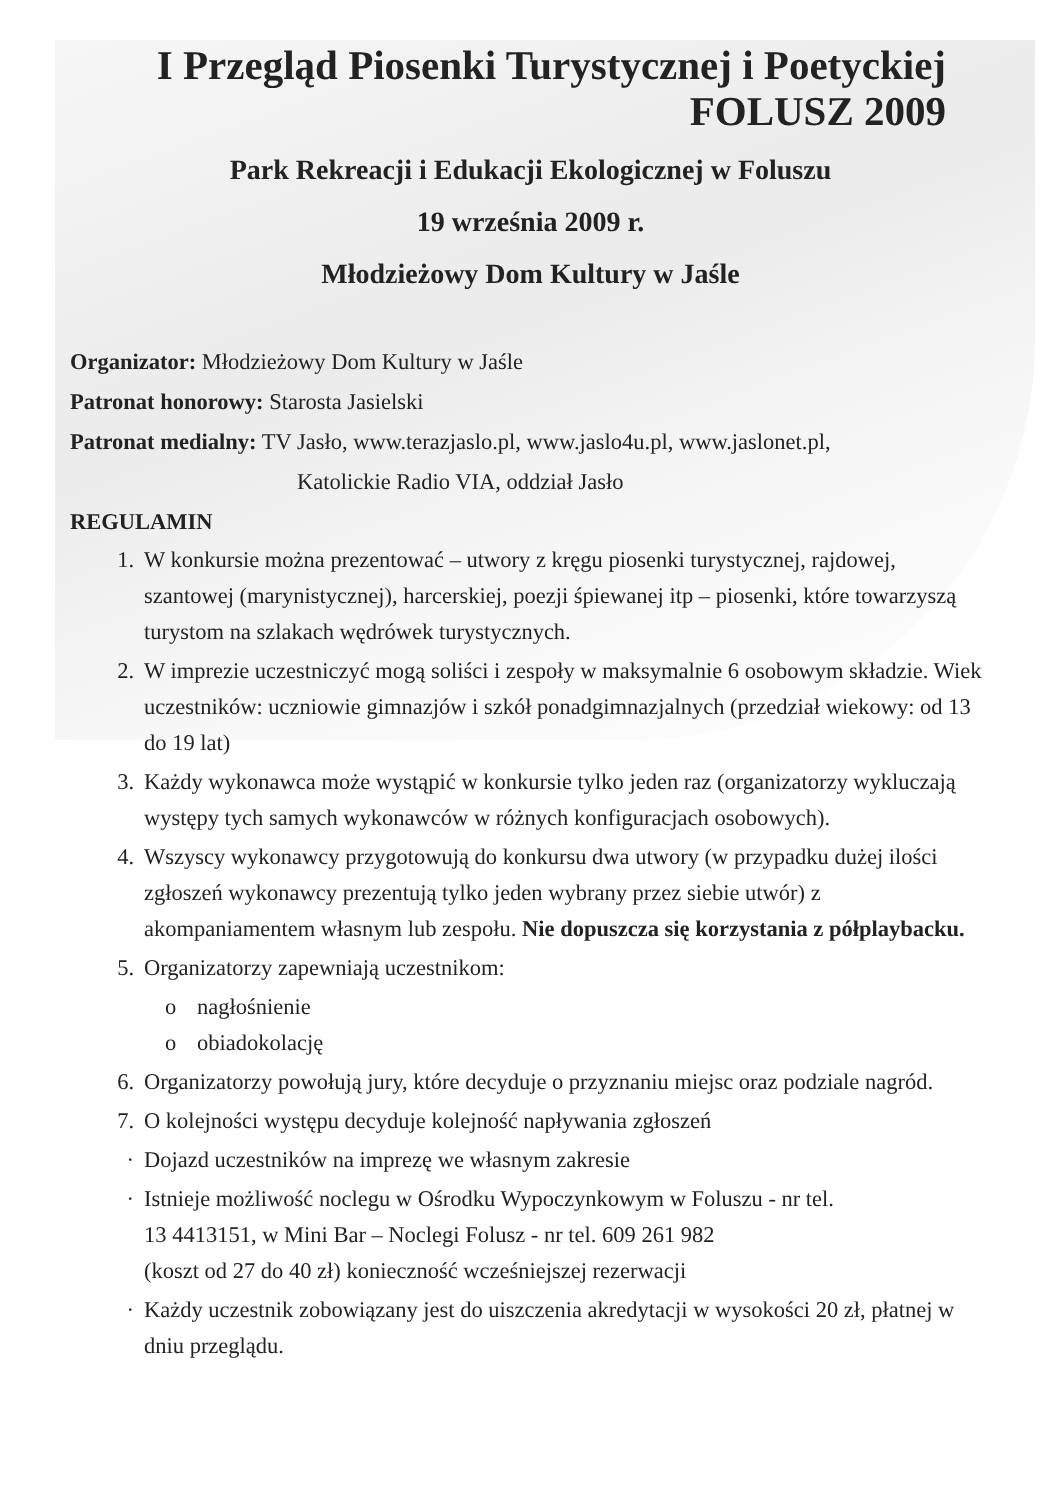I Przegląd Piosenki Turystycznej i Poetyckiej
FOLUSZ 2009
Park Rekreacji i Edukacji Ekologicznej w Foluszu
19 września 2009 r.
Młodzieżowy Dom Kultury w Jaśle
Organizator: Młodzieżowy Dom Kultury w Jaśle
Patronat honorowy: Starosta Jasielski
Patronat medialny: TV Jasło, www.terazjaslo.pl, www.jaslo4u.pl, www.jaslonet.pl,
Katolickie Radio VIA, oddział Jasło
REGULAMIN
1. W konkursie można prezentować – utwory z kręgu piosenki turystycznej, rajdowej, szantowej (marynistycznej), harcerskiej, poezji śpiewanej itp – piosenki, które towarzyszą turystom na szlakach wędrówek turystycznych.
2. W imprezie uczestniczyć mogą soliści i zespoły w maksymalnie 6 osobowym składzie. Wiek uczestników: uczniowie gimnazjów i szkół ponadgimnazjalnych (przedział wiekowy: od 13 do 19 lat)
3. Każdy wykonawca może wystąpić w konkursie tylko jeden raz (organizatorzy wykluczają występy tych samych wykonawców w różnych konfiguracjach osobowych).
4. Wszyscy wykonawcy przygotowują do konkursu dwa utwory (w przypadku dużej ilości zgłoszeń wykonawcy prezentują tylko jeden wybrany przez siebie utwór) z akompaniamentem własnym lub zespołu. Nie dopuszcza się korzystania z półplaybacku.
5. Organizatorzy zapewniają uczestnikom:
o nagłośnienie
o obiadokolację
6. Organizatorzy powołują jury, które decyduje o przyznaniu miejsc oraz podziale nagród.
7. O kolejności występu decyduje kolejność napływania zgłoszeń
· Dojazd uczestników na imprezę we własnym zakresie
· Istnieje możliwość noclegu w Ośrodku Wypoczynkowym w Foluszu - nr tel.
13 4413151, w Mini Bar – Noclegi Folusz - nr tel. 609 261 982
(koszt od 27 do 40 zł) konieczność wcześniejszej rezerwacji
· Każdy uczestnik zobowiązany jest do uiszczenia akredytacji w wysokości 20 zł, płatnej w dniu przeglądu.